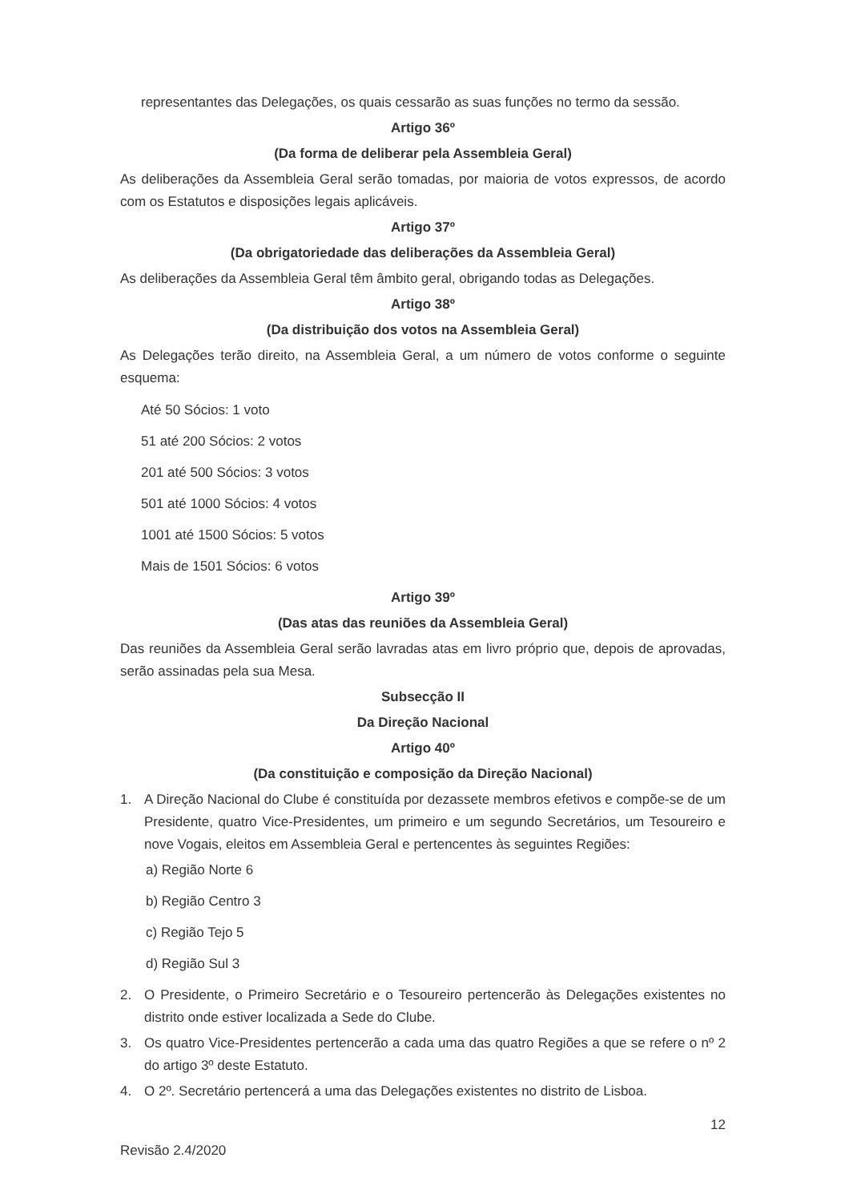representantes das Delegações, os quais cessarão as suas funções no termo da sessão.
Artigo 36º
(Da forma de deliberar pela Assembleia Geral)
As deliberações da Assembleia Geral serão tomadas, por maioria de votos expressos, de acordo com os Estatutos e disposições legais aplicáveis.
Artigo 37º
(Da obrigatoriedade das deliberações da Assembleia Geral)
As deliberações da Assembleia Geral têm âmbito geral, obrigando todas as Delegações.
Artigo 38º
(Da distribuição dos votos na Assembleia Geral)
As Delegações terão direito, na Assembleia Geral, a um número de votos conforme o seguinte esquema:
Até 50 Sócios: 1 voto
51 até 200 Sócios: 2 votos
201 até 500 Sócios: 3 votos
501 até 1000 Sócios: 4 votos
1001 até 1500 Sócios: 5 votos
Mais de 1501 Sócios: 6 votos
Artigo 39º
(Das atas das reuniões da Assembleia Geral)
Das reuniões da Assembleia Geral serão lavradas atas em livro próprio que, depois de aprovadas, serão assinadas pela sua Mesa.
Subsecção II
Da Direção Nacional
Artigo 40º
(Da constituição e composição da Direção Nacional)
1. A Direção Nacional do Clube é constituída por dezassete membros efetivos e compõe-se de um Presidente, quatro Vice-Presidentes, um primeiro e um segundo Secretários, um Tesoureiro e nove Vogais, eleitos em Assembleia Geral e pertencentes às seguintes Regiões:
a) Região Norte 6
b) Região Centro 3
c) Região Tejo 5
d) Região Sul 3
2. O Presidente, o Primeiro Secretário e o Tesoureiro pertencerão às Delegações existentes no distrito onde estiver localizada a Sede do Clube.
3. Os quatro Vice-Presidentes pertencerão a cada uma das quatro Regiões a que se refere o nº 2 do artigo 3º deste Estatuto.
4. O 2º. Secretário pertencerá a uma das Delegações existentes no distrito de Lisboa.
12
Revisão 2.4/2020